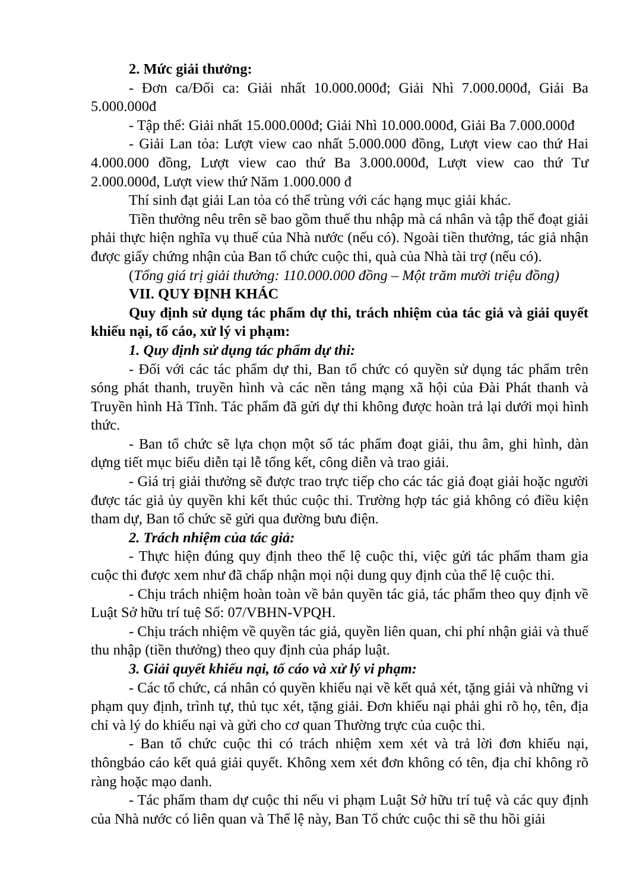2. Mức giải thưởng:
- Đơn ca/Đối ca: Giải nhất 10.000.000đ; Giải Nhì 7.000.000đ, Giải Ba 5.000.000đ
- Tập thể: Giải nhất 15.000.000đ; Giải Nhì 10.000.000đ, Giải Ba 7.000.000đ
- Giải Lan tỏa: Lượt view cao nhất 5.000.000 đồng, Lượt view cao thứ Hai 4.000.000 đồng, Lượt view cao thứ Ba 3.000.000đ, Lượt view cao thứ Tư 2.000.000đ, Lượt view thứ Năm 1.000.000 đ
Thí sinh đạt giải Lan tỏa có thể trùng với các hạng mục giải khác.
Tiền thưởng nêu trên sẽ bao gồm thuế thu nhập mà cá nhân và tập thể đoạt giải phải thực hiện nghĩa vụ thuế của Nhà nước (nếu có). Ngoài tiền thưởng, tác giả nhận được giấy chứng nhận của Ban tổ chức cuộc thi, quà của Nhà tài trợ (nếu có).
(Tổng giá trị giải thưởng: 110.000.000 đồng – Một trăm mười triệu đồng)
VII. QUY ĐỊNH KHÁC
Quy định sử dụng tác phẩm dự thi, trách nhiệm của tác giả và giải quyết khiếu nại, tố cáo, xử lý vi phạm:
1. Quy định sử dụng tác phẩm dự thi:
- Đối với các tác phẩm dự thi, Ban tổ chức có quyền sử dụng tác phẩm trên sóng phát thanh, truyền hình và các nền tảng mạng xã hội của Đài Phát thanh và Truyền hình Hà Tĩnh. Tác phẩm đã gửi dự thi không được hoàn trả lại dưới mọi hình thức.
- Ban tổ chức sẽ lựa chọn một số tác phẩm đoạt giải, thu âm, ghi hình, dàn dựng tiết mục biểu diễn tại lễ tổng kết, công diễn và trao giải.
- Giá trị giải thưởng sẽ được trao trực tiếp cho các tác giả đoạt giải hoặc người được tác giả ủy quyền khi kết thúc cuộc thi. Trường hợp tác giả không có điều kiện tham dự, Ban tổ chức sẽ gửi qua đường bưu điện.
2. Trách nhiệm của tác giả:
- Thực hiện đúng quy định theo thể lệ cuộc thi, việc gửi tác phẩm tham gia cuộc thi được xem như đã chấp nhận mọi nội dung quy định của thể lệ cuộc thi.
- Chịu trách nhiệm hoàn toàn về bản quyền tác giả, tác phẩm theo quy định về Luật Sở hữu trí tuệ Số: 07/VBHN-VPQH.
- Chịu trách nhiệm về quyền tác giả, quyền liên quan, chi phí nhận giải và thuế thu nhập (tiền thưởng) theo quy định của pháp luật.
3. Giải quyết khiếu nại, tố cáo và xử lý vi phạm:
- Các tổ chức, cá nhân có quyền khiếu nại về kết quả xét, tặng giải và những vi phạm quy định, trình tự, thủ tục xét, tặng giải. Đơn khiếu nại phải ghi rõ họ, tên, địa chỉ và lý do khiếu nại và gửi cho cơ quan Thường trực của cuộc thi.
- Ban tổ chức cuộc thi có trách nhiệm xem xét và trả lời đơn khiếu nại, thôngbáo cáo kết quả giải quyết. Không xem xét đơn không có tên, địa chỉ không rõ ràng hoặc mạo danh.
- Tác phẩm tham dự cuộc thi nếu vi phạm Luật Sở hữu trí tuệ và các quy định của Nhà nước có liên quan và Thể lệ này, Ban Tổ chức cuộc thi sẽ thu hồi giải